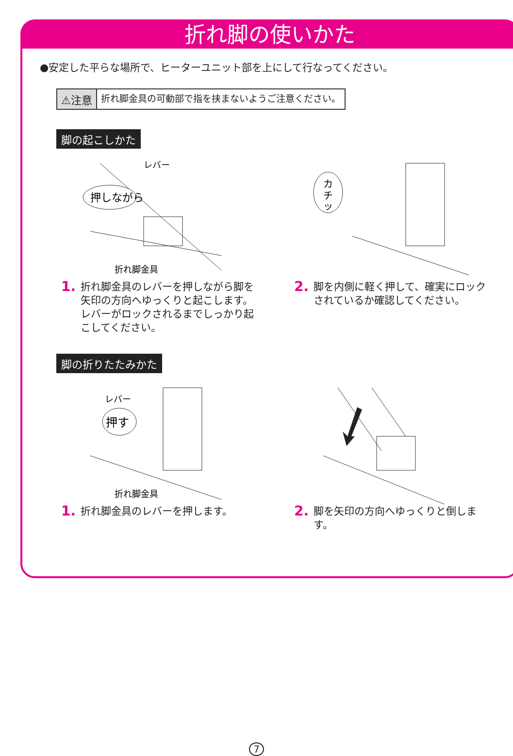折れ脚の使いかた
●安定した平らな場所で、ヒーターユニット部を上にして行なってください。
⚠注意 折れ脚金具の可動部で指を挟まないようご注意ください。
脚の起こしかた
押しながら
レバー
折れ脚金具
1. 折れ脚金具のレバーを押しながら脚を矢印の方向へゆっくりと起こします。レバーがロックされるまでしっかり起こしてください。
カ
チ
ッ
2. 脚を内側に軽く押して、確実にロックされているか確認してください。
脚の折りたたみかた
押す
レバー
折れ脚金具
1. 折れ脚金具のレバーを押します。
2. 脚を矢印の方向へゆっくりと倒します。
7